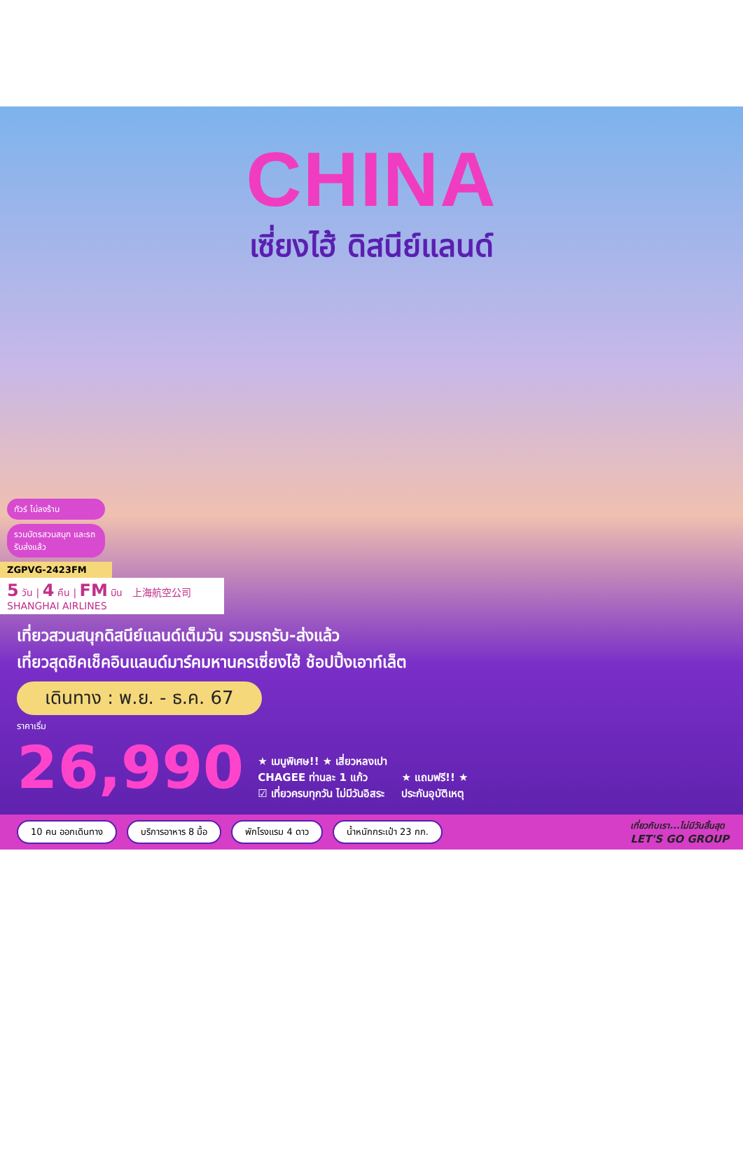CHINA
เซี่ยงไฮ้ ดิสนีย์แลนด์
ทัวร์ ไม่ลงร้าน
รวมบัตรสวนสนุก และรถรับส่งแล้ว
ZGPVG-2423FM
5 วัน | 4 คืน | FM บิน 上海航空公司 SHANGHAI AIRLINES
เที่ยวสวนสนุกดิสนีย์แลนด์เต็มวัน รวมรถรับ-ส่งแล้ว
เที่ยวสุดชิคเช็คอินแลนด์มาร์คมหานครเซี่ยงไฮ้ ช้อปปิ้งเอาท์เล็ต
เดินทาง : พ.ย. - ธ.ค. 67
ราคาเริ่ม
26,990
★ เมนูพิเศษ!! ★ เสี่ยวหลงเปา
CHAGEE ท่านละ 1 แก้ว
☑ เที่ยวครบทุกวัน ไม่มีวันอิสระ
★ แถมฟรี!! ★
ประกันอุบัติเหตุ
10 คน ออกเดินทาง บริการอาหาร 8 มื้อ พักโรงแรม 4 ดาว น้ำหนักกระเป๋า 23 กก.
เที่ยวกับเรา...ไม่มีวันสิ้นสุด
LET'S GO GROUP